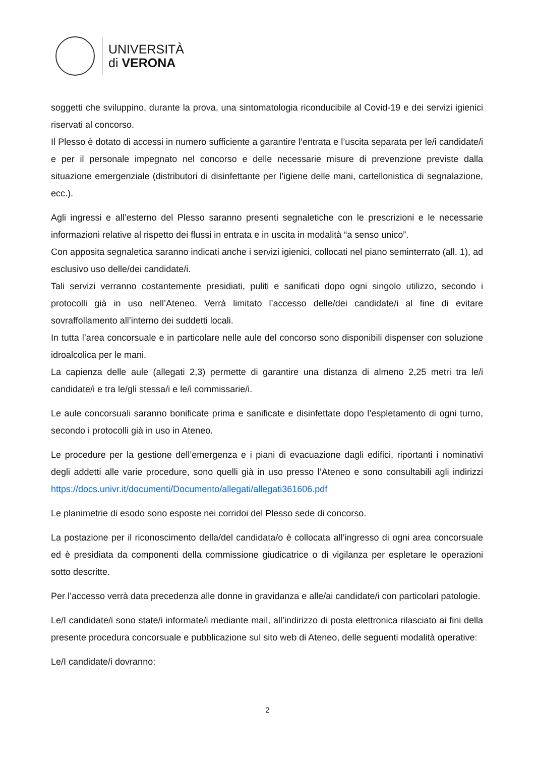UNIVERSITÀ
di VERONA
soggetti che sviluppino, durante la prova, una sintomatologia riconducibile al Covid-19 e dei servizi igienici riservati al concorso.
Il Plesso è dotato di accessi in numero sufficiente a garantire l’entrata e l’uscita separata per le/i candidate/i e per il personale impegnato nel concorso e delle necessarie misure di prevenzione previste dalla situazione emergenziale (distributori di disinfettante per l’igiene delle mani, cartellonistica di segnalazione, ecc.).
Agli ingressi e all’esterno del Plesso saranno presenti segnaletiche con le prescrizioni e le necessarie informazioni relative al rispetto dei flussi in entrata e in uscita in modalità “a senso unico”.
Con apposita segnaletica saranno indicati anche i servizi igienici, collocati nel piano seminterrato (all. 1), ad esclusivo uso delle/dei candidate/i.
Tali servizi verranno costantemente presidiati, puliti e sanificati dopo ogni singolo utilizzo, secondo i protocolli già in uso nell’Ateneo. Verrà limitato l’accesso delle/dei candidate/i al fine di evitare sovraffollamento all’interno dei suddetti locali.
In tutta l’area concorsuale e in particolare nelle aule del concorso sono disponibili dispenser con soluzione idroalcolica per le mani.
La capienza delle aule (allegati 2,3) permette di garantire una distanza di almeno 2,25 metri tra le/i candidate/i e tra le/gli stessa/i e le/i commissarie/i.
Le aule concorsuali saranno bonificate prima e sanificate e disinfettate dopo l’espletamento di ogni turno, secondo i protocolli già in uso in Ateneo.
Le procedure per la gestione dell’emergenza e i piani di evacuazione dagli edifici, riportanti i nominativi degli addetti alle varie procedure, sono quelli già in uso presso l’Ateneo e sono consultabili agli indirizzi https://docs.univr.it/documenti/Documento/allegati/allegati361606.pdf
Le planimetrie di esodo sono esposte nei corridoi del Plesso sede di concorso.
La postazione per il riconoscimento della/del candidata/o è collocata all’ingresso di ogni area concorsuale ed è presidiata da componenti della commissione giudicatrice o di vigilanza per espletare le operazioni sotto descritte.
Per l’accesso verrà data precedenza alle donne in gravidanza e alle/ai candidate/i con particolari patologie.
Le/I candidate/i sono state/i informate/i mediante mail, all’indirizzo di posta elettronica rilasciato ai fini della presente procedura concorsuale e pubblicazione sul sito web di Ateneo, delle seguenti modalità operative:
Le/I candidate/i dovranno:
2